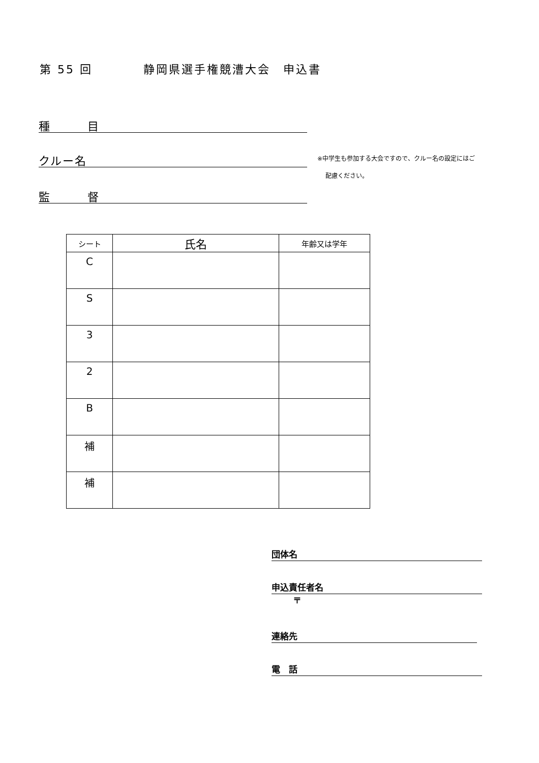第 55 回　　　　静岡県選手権競漕大会　申込書
種　　　目
クルー名
※中学生も参加する大会ですので、クルー名の設定にはご
配慮ください。
監　　　督
| シート | 氏名 | 年齢又は学年 |
| --- | --- | --- |
| C | | |
| S | | |
| 3 | | |
| 2 | | |
| B | | |
| 補 | | |
| 補 | | |
団体名
申込責任者名
〒
連絡先
電　話